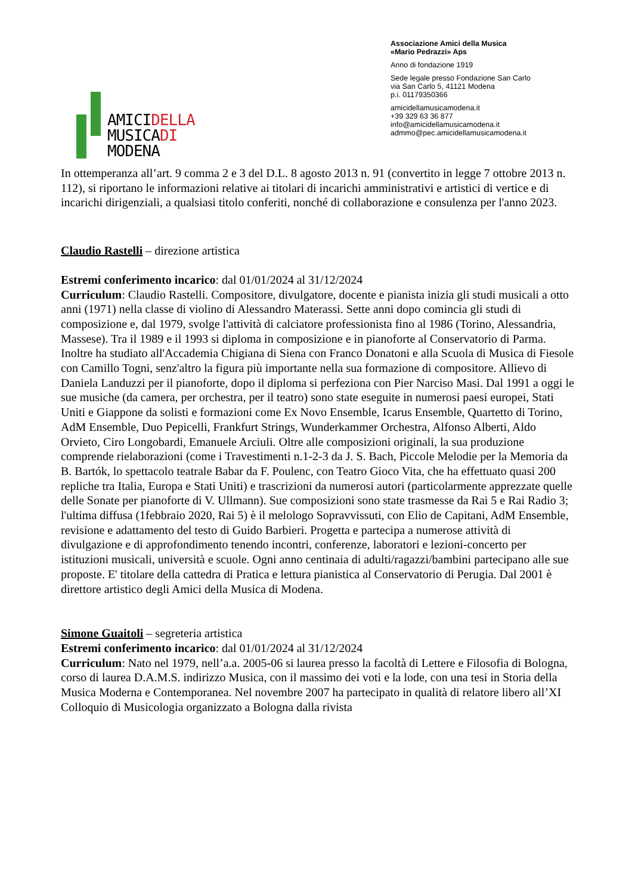AMICIDELLA
MUSICADI
MODENA
Associazione Amici della Musica
«Mario Pedrazzi» Aps
Anno di fondazione 1919
Sede legale presso Fondazione San Carlo
via San Carlo 5, 41121 Modena
p.i. 01179350366
amicidellamusicamodena.it
+39 329 63 36 877
info@amicidellamusicamodena.it
admmo@pec.amicidellamusicamodena.it
In ottemperanza all’art. 9 comma 2 e 3 del D.L. 8 agosto 2013 n. 91 (convertito in legge 7 ottobre 2013 n. 112), si riportano le informazioni relative ai titolari di incarichi amministrativi e artistici di vertice e di incarichi dirigenziali, a qualsiasi titolo conferiti, nonché di collaborazione e consulenza per l'anno 2023.
Claudio Rastelli – direzione artistica
Estremi conferimento incarico: dal 01/01/2024 al 31/12/2024
Curriculum: Claudio Rastelli. Compositore, divulgatore, docente e pianista inizia gli studi musicali a otto anni (1971) nella classe di violino di Alessandro Materassi. Sette anni dopo comincia gli studi di composizione e, dal 1979, svolge l'attività di calciatore professionista fino al 1986 (Torino, Alessandria, Massese). Tra il 1989 e il 1993 si diploma in composizione e in pianoforte al Conservatorio di Parma. Inoltre ha studiato all'Accademia Chigiana di Siena con Franco Donatoni e alla Scuola di Musica di Fiesole con Camillo Togni, senz'altro la figura più importante nella sua formazione di compositore. Allievo di Daniela Landuzzi per il pianoforte, dopo il diploma si perfeziona con Pier Narciso Masi. Dal 1991 a oggi le sue musiche (da camera, per orchestra, per il teatro) sono state eseguite in numerosi paesi europei, Stati Uniti e Giappone da solisti e formazioni come Ex Novo Ensemble, Icarus Ensemble, Quartetto di Torino, AdM Ensemble, Duo Pepicelli, Frankfurt Strings, Wunderkammer Orchestra, Alfonso Alberti, Aldo Orvieto, Ciro Longobardi, Emanuele Arciuli. Oltre alle composizioni originali, la sua produzione comprende rielaborazioni (come i Travestimenti n.1-2-3 da J. S. Bach, Piccole Melodie per la Memoria da B. Bartók, lo spettacolo teatrale Babar da F. Poulenc, con Teatro Gioco Vita, che ha effettuato quasi 200 repliche tra Italia, Europa e Stati Uniti) e trascrizioni da numerosi autori (particolarmente apprezzate quelle delle Sonate per pianoforte di V. Ullmann). Sue composizioni sono state trasmesse da Rai 5 e Rai Radio 3; l'ultima diffusa (1febbraio 2020, Rai 5) è il melologo Sopravvissuti, con Elio de Capitani, AdM Ensemble, revisione e adattamento del testo di Guido Barbieri. Progetta e partecipa a numerose attività di divulgazione e di approfondimento tenendo incontri, conferenze, laboratori e lezioni-concerto per istituzioni musicali, università e scuole. Ogni anno centinaia di adulti/ragazzi/bambini partecipano alle sue proposte. E' titolare della cattedra di Pratica e lettura pianistica al Conservatorio di Perugia. Dal 2001 è direttore artistico degli Amici della Musica di Modena.
Simone Guaitoli – segreteria artistica
Estremi conferimento incarico: dal 01/01/2024 al 31/12/2024
Curriculum: Nato nel 1979, nell’a.a. 2005-06 si laurea presso la facoltà di Lettere e Filosofia di Bologna, corso di laurea D.A.M.S. indirizzo Musica, con il massimo dei voti e la lode, con una tesi in Storia della Musica Moderna e Contemporanea. Nel novembre 2007 ha partecipato in qualità di relatore libero all’XI Colloquio di Musicologia organizzato a Bologna dalla rivista